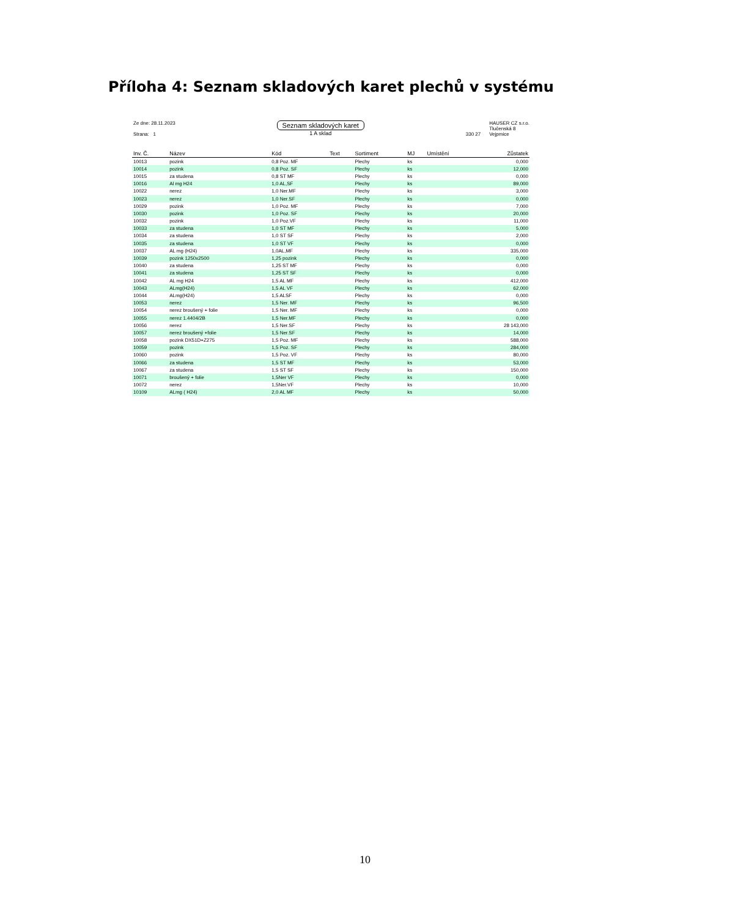Příloha 4: Seznam skladových karet plechů v systému
Ze dne: 28.11.2023
Strana: 1
Seznam skladových karet
1 A sklad
330 27 HAUSER CZ s.r.o.
Tlučenská 8
Vejpmice
| Inv. Č. | Název | Kód | Text | Sortiment | MJ | Umístění | Zůstatek |
| --- | --- | --- | --- | --- | --- | --- | --- |
| 10013 | pozink | 0,8 Poz. MF | | Plechy | ks | | 0,000 |
| 10014 | pozink | 0,8 Poz. SF | | Plechy | ks | | 12,000 |
| 10015 | za studena | 0,8 ST MF | | Plechy | ks | | 0,000 |
| 10016 | Al mg H24 | 1,0 AL,SF | | Plechy | ks | | 89,000 |
| 10022 | nerez | 1,0 Ner.MF | | Plechy | ks | | 3,000 |
| 10023 | nerez | 1,0 Ner.SF | | Plechy | ks | | 0,000 |
| 10029 | pozink | 1,0 Poz. MF | | Plechy | ks | | 7,000 |
| 10030 | pozink | 1,0 Poz. SF | | Plechy | ks | | 20,000 |
| 10032 | pozink | 1,0 Poz.VF | | Plechy | ks | | 11,000 |
| 10033 | za studena | 1,0 ST MF | | Plechy | ks | | 5,000 |
| 10034 | za studena | 1,0 ST SF | | Plechy | ks | | 2,000 |
| 10035 | za studena | 1,0 ST VF | | Plechy | ks | | 0,000 |
| 10037 | AL mg (H24) | 1,0AL,MF | | Plechy | ks | | 335,000 |
| 10039 | pozink 1250x2500 | 1,25 pozink | | Plechy | ks | | 0,000 |
| 10040 | za studena | 1,25 ST MF | | Plechy | ks | | 0,000 |
| 10041 | za studena | 1,25 ST SF | | Plechy | ks | | 0,000 |
| 10042 | AL mg H24 | 1,5 AL MF | | Plechy | ks | | 412,000 |
| 10043 | ALmg(H24) | 1,5 AL VF | | Plechy | ks | | 62,000 |
| 10044 | ALmg(H24) | 1,5 ALSF | | Plechy | ks | | 0,000 |
| 10053 | nerez | 1,5 Ner. MF | | Plechy | ks | | 96,500 |
| 10054 | nerez broušený + folie | 1,5 Ner. MF | | Plechy | ks | | 0,000 |
| 10055 | nerez 1.4404/2B | 1,5 Ner.MF | | Plechy | ks | | 0,000 |
| 10056 | nerez | 1,5 Ner.SF | | Plechy | ks | | 28 143,000 |
| 10057 | nerez broušený +folie | 1,5 Ner.SF | | Plechy | ks | | 14,000 |
| 10058 | pozink DX51D+Z275 | 1,5 Poz. MF | | Plechy | ks | | 588,000 |
| 10059 | pozink | 1,5 Poz. SF | | Plechy | ks | | 284,000 |
| 10060 | pozink | 1,5 Poz. VF | | Plechy | ks | | 80,000 |
| 10066 | za studena | 1,5 ST MF | | Plechy | ks | | 53,000 |
| 10067 | za studena | 1,5 ST SF | | Plechy | ks | | 150,000 |
| 10071 | broušený + folie | 1,5Ner VF | | Plechy | ks | | 0,000 |
| 10072 | nerez | 1,5Ner.VF | | Plechy | ks | | 10,000 |
| 10109 | ALmg ( H24) | 2,0 AL MF | | Plechy | ks | | 50,000 |
10